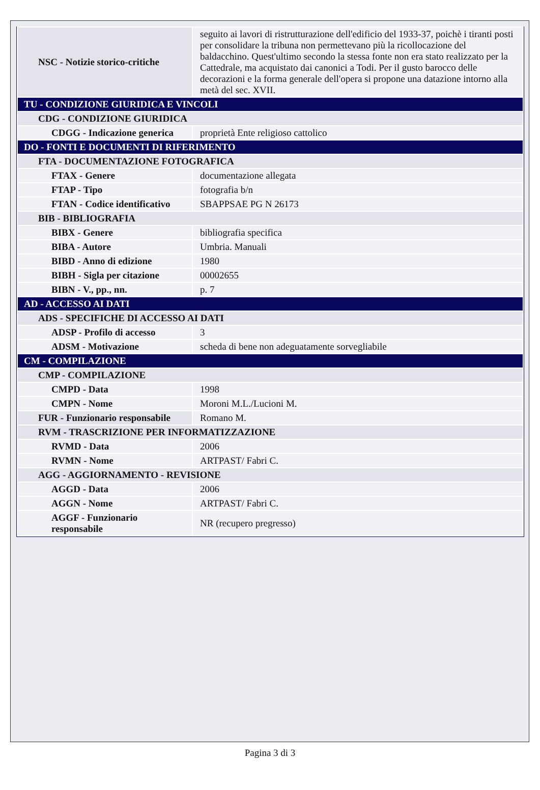| NSC - Notizie storico-critiche | seguito ai lavori di ristrutturazione dell'edificio del 1933-37, poichè i tiranti posti per consolidare la tribuna non permettevano più la ricollocazione del baldacchino. Quest'ultimo secondo la stessa fonte non era stato realizzato per la Cattedrale, ma acquistato dai canonici a Todi. Per il gusto barocco delle decorazioni e la forma generale dell'opera si propone una datazione intorno alla metà del sec. XVII. |
| TU - CONDIZIONE GIURIDICA E VINCOLI | |
| CDG - CONDIZIONE GIURIDICA | |
| CDGG - Indicazione generica | proprietà Ente religioso cattolico |
| DO - FONTI E DOCUMENTI DI RIFERIMENTO | |
| FTA - DOCUMENTAZIONE FOTOGRAFICA | |
| FTAX - Genere | documentazione allegata |
| FTAP - Tipo | fotografia b/n |
| FTAN - Codice identificativo | SBAPPSAE PG N 26173 |
| BIB - BIBLIOGRAFIA | |
| BIBX - Genere | bibliografia specifica |
| BIBA - Autore | Umbria. Manuali |
| BIBD - Anno di edizione | 1980 |
| BIBH - Sigla per citazione | 00002655 |
| BIBN - V., pp., nn. | p. 7 |
| AD - ACCESSO AI DATI | |
| ADS - SPECIFICHE DI ACCESSO AI DATI | |
| ADSP - Profilo di accesso | 3 |
| ADSM - Motivazione | scheda di bene non adeguatamente sorvegliabile |
| CM - COMPILAZIONE | |
| CMP - COMPILAZIONE | |
| CMPD - Data | 1998 |
| CMPN - Nome | Moroni M.L./Lucioni M. |
| FUR - Funzionario responsabile | Romano M. |
| RVM - TRASCRIZIONE PER INFORMATIZZAZIONE | |
| RVMD - Data | 2006 |
| RVMN - Nome | ARTPAST/ Fabri C. |
| AGG - AGGIORNAMENTO - REVISIONE | |
| AGGD - Data | 2006 |
| AGGN - Nome | ARTPAST/ Fabri C. |
| AGGF - Funzionario responsabile | NR (recupero pregresso) |
Pagina 3 di 3